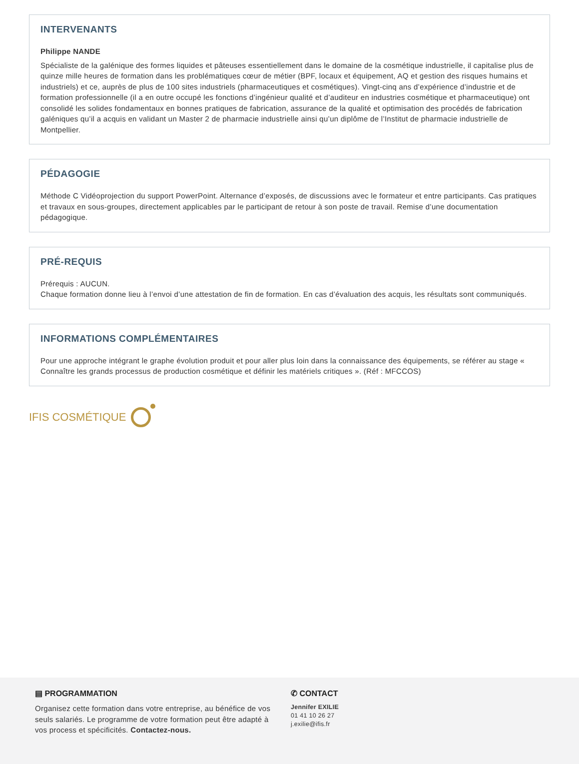INTERVENANTS
Philippe NANDE
Spécialiste de la galénique des formes liquides et pâteuses essentiellement dans le domaine de la cosmétique industrielle, il capitalise plus de quinze mille heures de formation dans les problématiques cœur de métier (BPF, locaux et équipement, AQ et gestion des risques humains et industriels) et ce, auprès de plus de 100 sites industriels (pharmaceutiques et cosmétiques). Vingt-cinq ans d’expérience d’industrie et de formation professionnelle (il a en outre occupé les fonctions d’ingénieur qualité et d’auditeur en industries cosmétique et pharmaceutique) ont consolidé les solides fondamentaux en bonnes pratiques de fabrication, assurance de la qualité et optimisation des procédés de fabrication galéniques qu’il a acquis en validant un Master 2 de pharmacie industrielle ainsi qu’un diplôme de l’Institut de pharmacie industrielle de Montpellier.
PÉDAGOGIE
Méthode C Vidéoprojection du support PowerPoint. Alternance d’exposés, de discussions avec le formateur et entre participants. Cas pratiques et travaux en sous-groupes, directement applicables par le participant de retour à son poste de travail. Remise d’une documentation pédagogique.
PRÉ-REQUIS
Prérequis : AUCUN.
Chaque formation donne lieu à l’envoi d’une attestation de fin de formation. En cas d’évaluation des acquis, les résultats sont communiqués.
INFORMATIONS COMPLÉMENTAIRES
Pour une approche intégrant le graphe évolution produit et pour aller plus loin dans la connaissance des équipements, se référer au stage « Connaître les grands processus de production cosmétique et définir les matériels critiques ». (Réf : MFCCOS)
IFIS COSMÉTIQUE
▤ PROGRAMMATION
Organisez cette formation dans votre entreprise, au bénéfice de vos seuls salariés. Le programme de votre formation peut être adapté à vos process et spécificités. Contactez-nous.
✆ CONTACT
Jennifer EXILIE
01 41 10 26 27
j.exilie@ifis.fr